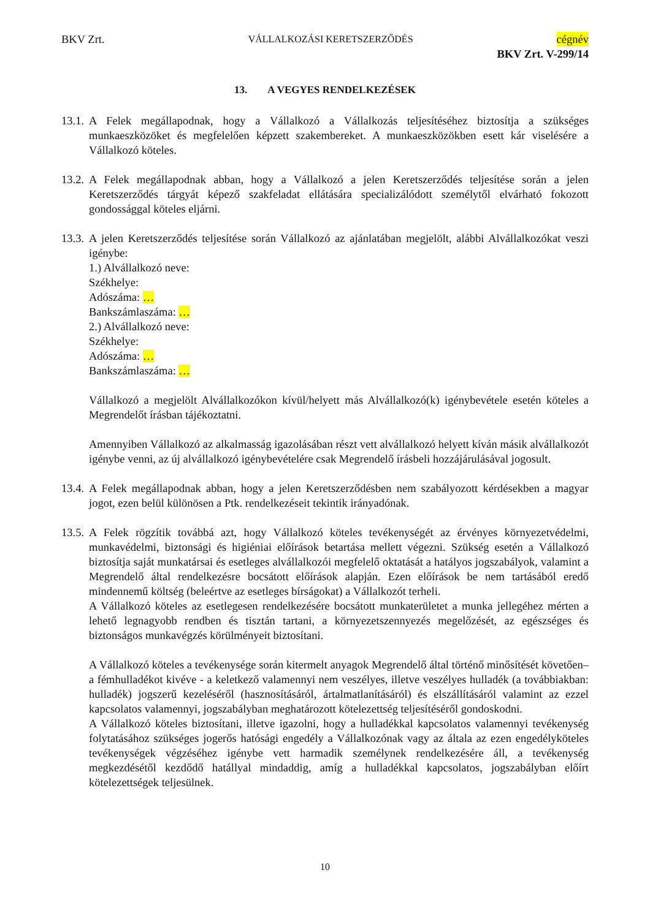BKV Zrt. VÁLLALKOZÁSI KERETSZERZŐDÉS cégnév
BKV Zrt. V-299/14
13. A VEGYES RENDELKEZÉSEK
13.1.
A Felek megállapodnak, hogy a Vállalkozó a Vállalkozás teljesítéséhez biztosítja a szükséges munkaeszközöket és megfelelően képzett szakembereket. A munkaeszközökben esett kár viselésére a Vállalkozó köteles.
13.2.
A Felek megállapodnak abban, hogy a Vállalkozó a jelen Keretszerződés teljesítése során a jelen Keretszerződés tárgyát képező szakfeladat ellátására specializálódott személytől elvárható fokozott gondossággal köteles eljárni.
13.3.
A jelen Keretszerződés teljesítése során Vállalkozó az ajánlatában megjelölt, alábbi Alvállalkozókat veszi igénybe:
1.) Alvállalkozó neve:
Székhelye:
Adószáma: …
Bankszámlaszáma: …
2.) Alvállalkozó neve:
Székhelye:
Adószáma: …
Bankszámlaszáma: …
Vállalkozó a megjelölt Alvállalkozókon kívül/helyett más Alvállalkozó(k) igénybevétele esetén köteles a Megrendelőt írásban tájékoztatni.
Amennyiben Vállalkozó az alkalmasság igazolásában részt vett alvállalkozó helyett kíván másik alvállalkozót igénybe venni, az új alvállalkozó igénybevételére csak Megrendelő írásbeli hozzájárulásával jogosult.
13.4.
A Felek megállapodnak abban, hogy a jelen Keretszerződésben nem szabályozott kérdésekben a magyar jogot, ezen belül különösen a Ptk. rendelkezéseit tekintik irányadónak.
13.5.
A Felek rögzítik továbbá azt, hogy Vállalkozó köteles tevékenységét az érvényes környezetvédelmi, munkavédelmi, biztonsági és higiéniai előírások betartása mellett végezni. Szükség esetén a Vállalkozó biztosítja saját munkatársai és esetleges alvállalkozói megfelelő oktatását a hatályos jogszabályok, valamint a Megrendelő által rendelkezésre bocsátott előírások alapján. Ezen előírások be nem tartásából eredő mindennemű költség (beleértve az esetleges bírságokat) a Vállalkozót terheli.
A Vállalkozó köteles az esetlegesen rendelkezésére bocsátott munkaterületet a munka jellegéhez mérten a lehető legnagyobb rendben és tisztán tartani, a környezetszennyezés megelőzését, az egészséges és biztonságos munkavégzés körülményeit biztosítani.
A Vállalkozó köteles a tevékenysége során kitermelt anyagok Megrendelő által történő minősítését követően– a fémhulladékot kivéve - a keletkező valamennyi nem veszélyes, illetve veszélyes hulladék (a továbbiakban: hulladék) jogszerű kezeléséről (hasznosításáról, ártalmatlanításáról) és elszállításáról valamint az ezzel kapcsolatos valamennyi, jogszabályban meghatározott kötelezettség teljesítéséről gondoskodni.
A Vállalkozó köteles biztosítani, illetve igazolni, hogy a hulladékkal kapcsolatos valamennyi tevékenység folytatásához szükséges jogerős hatósági engedély a Vállalkozónak vagy az általa az ezen engedélyköteles tevékenységek végzéséhez igénybe vett harmadik személynek rendelkezésére áll, a tevékenység megkezdésétől kezdődő hatállyal mindaddig, amíg a hulladékkal kapcsolatos, jogszabályban előírt kötelezettségek teljesülnek.
10